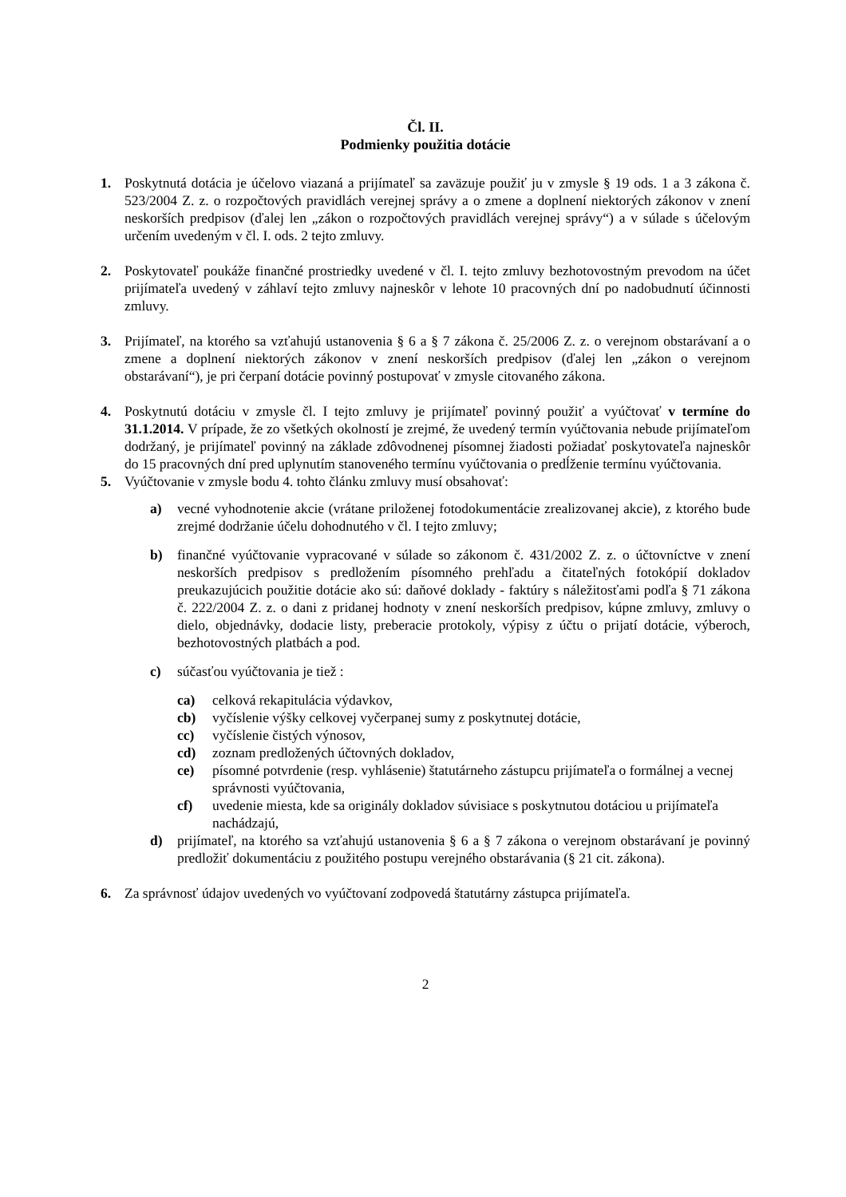Čl. II.
Podmienky použitia dotácie
1. Poskytnutá dotácia je účelovo viazaná a prijímateľ sa zaväzuje použiť ju v zmysle § 19 ods. 1 a 3 zákona č. 523/2004 Z. z. o rozpočtových pravidlách verejnej správy a o zmene a doplnení niektorých zákonov v znení neskorších predpisov (ďalej len „zákon o rozpočtových pravidlách verejnej správy“) a v súlade s účelovým určením uvedeným v čl. I. ods. 2 tejto zmluvy.
2. Poskytovateľ poukáže finančné prostriedky uvedené v čl. I. tejto zmluvy bezhotovostným prevodom na účet prijímateľa uvedený v záhlaví tejto zmluvy najneskôr v lehote 10 pracovných dní po nadobudnutí účinnosti zmluvy.
3. Prijímateľ, na ktorého sa vzťahujú ustanovenia § 6 a § 7 zákona č. 25/2006 Z. z. o verejnom obstarávaní a o zmene a doplnení niektorých zákonov v znení neskorších predpisov (ďalej len „zákon o verejnom obstarávaní“), je pri čerpaní dotácie povinný postupovať v zmysle citovaného zákona.
4. Poskytnutú dotáciu v zmysle čl. I tejto zmluvy je prijímateľ povinný použiť a vyúčtovať v termíne do 31.1.2014. V prípade, že zo všetkých okolností je zrejmé, že uvedený termín vyúčtovania nebude prijímateľom dodržaný, je prijímateľ povinný na základe zdôvodnenej písomnej žiadosti požiadať poskytovateľa najneskôr do 15 pracovných dní pred uplynutím stanoveného termínu vyúčtovania o predĺženie termínu vyúčtovania.
5. Vyúčtovanie v zmysle bodu 4. tohto článku zmluvy musí obsahovať:
a) vecné vyhodnotenie akcie (vrátane priloženej fotodokumentácie zrealizovanej akcie), z ktorého bude zrejmé dodržanie účelu dohodnutého v čl. I tejto zmluvy;
b) finančné vyúčtovanie vypracované v súlade so zákonom č. 431/2002 Z. z. o účtovníctve v znení neskorších predpisov s predložením písomného prehľadu a čitateľných fotokópií dokladov preukazujúcich použitie dotácie ako sú: daňové doklady - faktúry s náležitosťami podľa § 71 zákona č. 222/2004 Z. z. o dani z pridanej hodnoty v znení neskorších predpisov, kúpne zmluvy, zmluvy o dielo, objednávky, dodacie listy, preberacie protokoly, výpisy z účtu o prijatí dotácie, výberoch, bezhotovostných platbách a pod.
c) súčasťou vyúčtovania je tiež :
ca) celková rekapitulácia výdavkov,
cb) vyčíslenie výšky celkovej vyčerpanej sumy z poskytnutej dotácie,
cc) vyčíslenie čistých výnosov,
cd) zoznam predložených účtovných dokladov,
ce) písomné potvrdenie (resp. vyhlásenie) štatutárneho zástupcu prijímateľa o formálnej a vecnej správnosti vyúčtovania,
cf) uvedenie miesta, kde sa originály dokladov súvisiace s poskytnutou dotáciou u prijímateľa nachádzajú,
d) prijímateľ, na ktorého sa vzťahujú ustanovenia § 6 a § 7 zákona o verejnom obstarávaní je povinný predložiť dokumentáciu z použitého postupu verejného obstarávania (§ 21 cit. zákona).
6. Za správnosť údajov uvedených vo vyúčtovaní zodpovedá štatutárny zástupca prijímateľa.
2